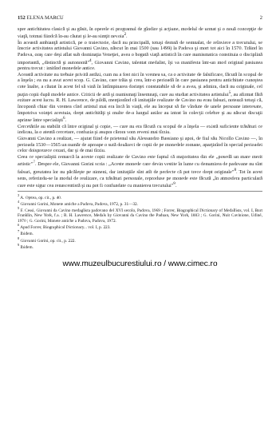152 ELENA MARCU 2
spre antichitatea clasică şi au găsit, în operele ei programul de gîndire şi acţiune, modelul de urmat şi o nouă concepţie de viaţă, totmai fiindcă în-au căutat şi le-au simţit nevoia<sup>2</sup>.
În această ambianţă artistică, pe o traiectorie, dacă nu principală, totuşi demnă de semnalat, de reînviere a trecutului, se înscrie activitatea artistului Giovanni Cavino, născut în mai 1500 (sau 1499) la Padova şi mort tot aici în 1570. Trăind în Padova, oraş care deşi aflat sub dominaţia Veneţiei, avea o bogată viaţă artistică în care numismatica constituia o disciplină importantă, „distinctă şi autonomă"<sup>4</sup>, Giovanni Cavino, talentat medalist, îşi va manifesta într-un mod original pasiunea pentru trecut : imitînd monedele antice.
Această activitate nu trebuie privită astăzi, cum nu a fost nici în vremea sa, ca o activitate de falsificare, făcută în scopul de a înşela ; ea nu a avut acest scop. G. Cavino, care trăia şi crea, într-o perioadă în care pasiunea pentru antichitate cunoştea cote înalte, a căutat în acest fel să vină în întîmpinarea dorinţei constatabile să de a avea, şi admira, dacă nu originale, cel puţin copii după modele antice. Criticii de artă şi numismaţi însemnaţi, care au studiat activitatea artistului<sup>5</sup>, au afirmat fără ezitare acest lucru. R. H. Lawrence, de pildă, menţionînd că imitaţiile realizate de Cavino nu erau falsuri, notează totuşi că, încoponă chiar din vremea cînd artistul mai era încă în viaţă, ele au început să fie vîndute de unele persoane interesate, împotriva voinţei acestuia, drept antichităţi şi multe de-a lungul anilor au intrat în colecţii celebre şi au născut discuţii aprinse între specialişti<sup>6</sup>.
Cercetările au stabilit că între original şi copie, — care nu era făcută cu scopul de a înşela — există suficiente trăsături ce indicau, la o atentă cercetare, confuzia şi asupra cărora vom reveni mai tîrziu.
Giovanni Cavino a realizat, — ajutat fiind de prietenul său Alessandro Bassiano şi apoi, de fiul său Nicollo Cavino —, în perioada 1530—1565 un număr de aproape o sută douăzeci de copii de pe monedele romane, aparţinînd în special perioadei celor doisprezece cezari, dar şi de mai tîrziu.
Ceea ce specialiştii remarcă la aceste copii realizate de Cavino este faptul că majoritatea din ele „posedă un mare merit artistic"<sup>7</sup>. Despre ele, Giovanni Gorini scria : „Aceste monede care devin vestite în lume cu denumirea de padovane nu sînt falsuri, greutatea lor nu păcăleşte pe nimeni, dar imitaţiile sînt atît de perfecte că pot trece drept originale"<sup>8</sup>. Tot în acest sens, referindu-se la modul de realizare, ca trăsături personale, reproduse pe monede este făcută „în atmosfera particulară care este sigur cea renascentistă şi nu pot fi confundate cu manierea trecutului"<sup>9</sup>.
<sup>3</sup> A. Oţetea, op. cit., p. 40.
<sup>4</sup> Giovanni Gorini, Monete antiche a Padova, Padova, 1972, p. 31—32.
<sup>5</sup> F. Cessi, Giovanni da Cavino medaglista padovano del XVI secolo, Padova, 1969 ; Forrer, Biographical Dictionary of Medallists, vol. I, Burt Franklin, New York, f.a. ; R. H. Lawrence, Medals by Giovanni da Cavino the Paduan, New York, 1883 ; G. Gorini, Nuit Cavinione, Udiné, 1970 ; G. Gorini, Monete antiche a Padova, Padova, 1972.
<sup>6</sup> Apud Forrer, Biographical Dictionary... vol. I, p. 223.
<sup>7</sup> Ibidem.
<sup>8</sup> Giovanni Gorini, op. cit., p. 222.
<sup>9</sup> Ibidem.
www.muzeulbucurestiului.ro / www.cimec.ro